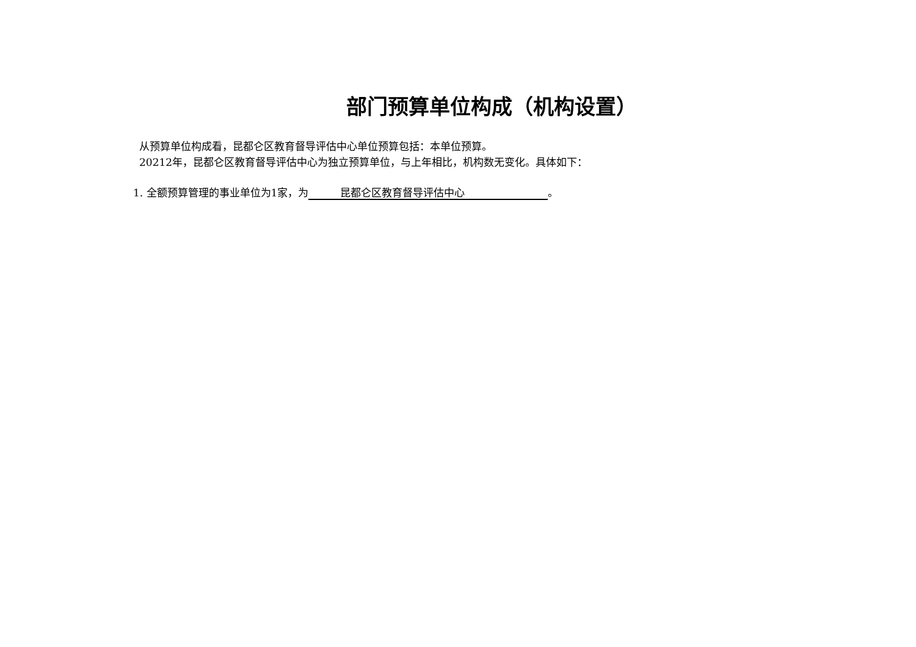部门预算单位构成（机构设置）
从预算单位构成看，昆都仑区教育督导评估中心单位预算包括：本单位预算。
20212年，昆都仑区教育督导评估中心为独立预算单位，与上年相比，机构数无变化。具体如下：
1. 全额预算管理的事业单位为1家，为 昆都仑区教育督导评估中心 。